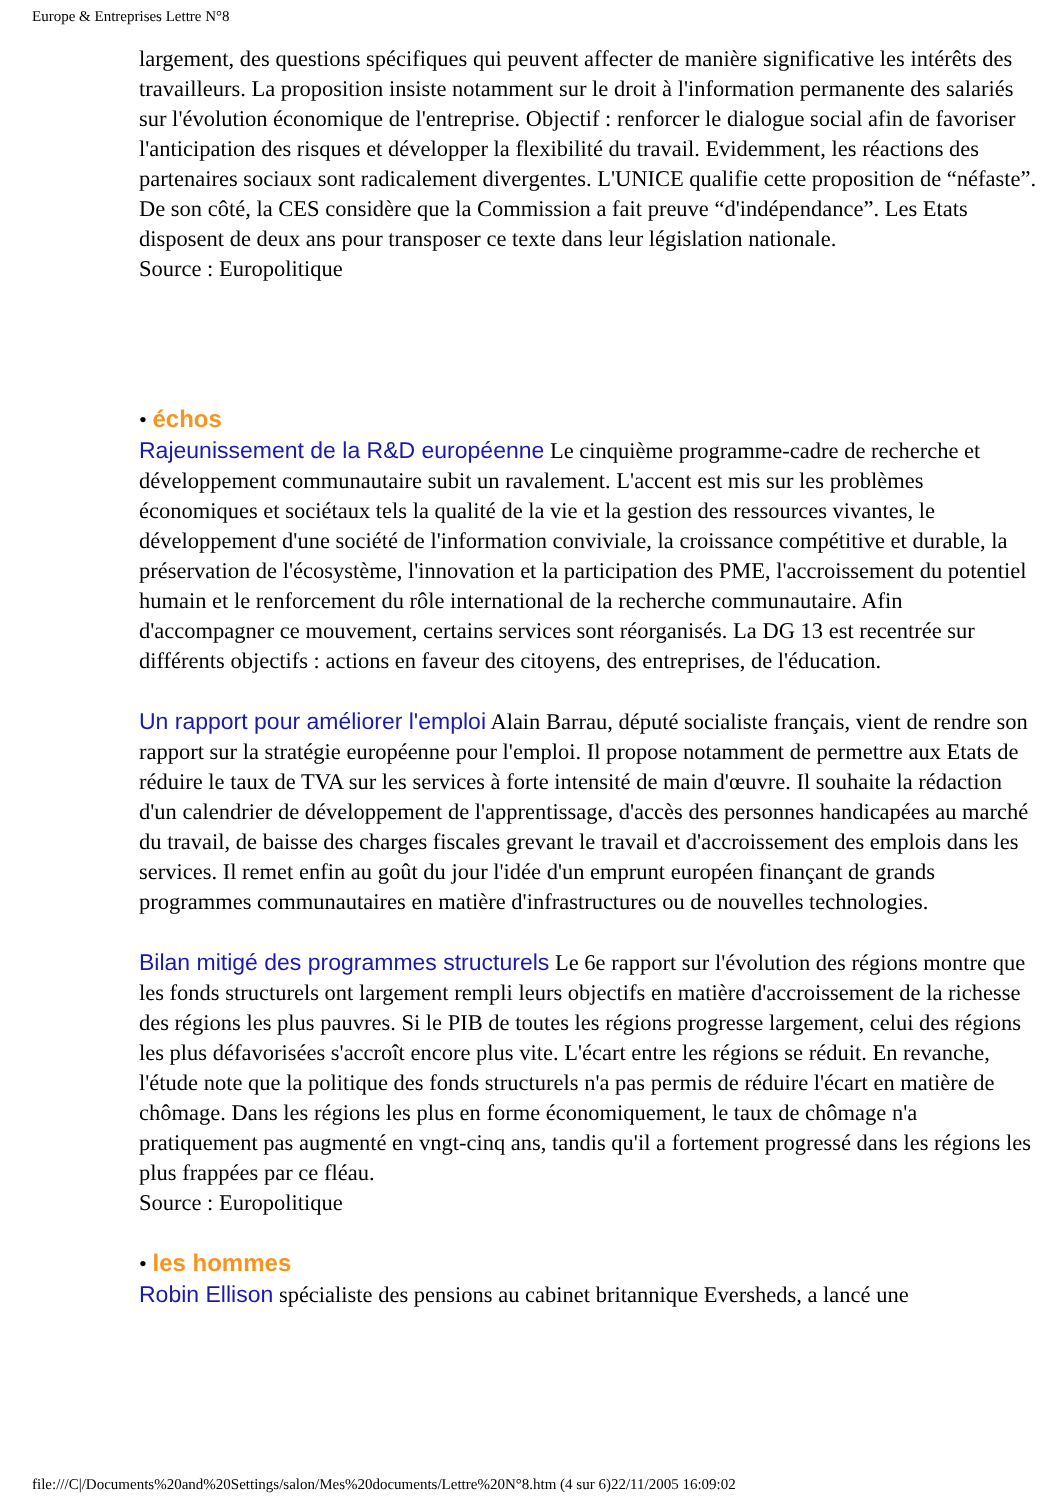Europe & Entreprises Lettre N°8
largement, des questions spécifiques qui peuvent affecter de manière significative les intérêts des travailleurs. La proposition insiste notamment sur le droit à l'information permanente des salariés sur l'évolution économique de l'entreprise. Objectif : renforcer le dialogue social afin de favoriser l'anticipation des risques et développer la flexibilité du travail. Evidemment, les réactions des partenaires sociaux sont radicalement divergentes. L'UNICE qualifie cette proposition de “néfaste”. De son côté, la CES considère que la Commission a fait preuve “d'indépendance”. Les Etats disposent de deux ans pour transposer ce texte dans leur législation nationale.
Source : Europolitique
• échos
Rajeunissement de la R&D européenne Le cinquième programme-cadre de recherche et développement communautaire subit un ravalement. L'accent est mis sur les problèmes économiques et sociétaux tels la qualité de la vie et la gestion des ressources vivantes, le développement d'une société de l'information conviviale, la croissance compétitive et durable, la préservation de l'écosystème, l'innovation et la participation des PME, l'accroissement du potentiel humain et le renforcement du rôle international de la recherche communautaire. Afin d'accompagner ce mouvement, certains services sont réorganisés. La DG 13 est recentrée sur différents objectifs : actions en faveur des citoyens, des entreprises, de l'éducation.
Un rapport pour améliorer l'emploi Alain Barrau, député socialiste français, vient de rendre son rapport sur la stratégie européenne pour l'emploi. Il propose notamment de permettre aux Etats de réduire le taux de TVA sur les services à forte intensité de main d'œuvre. Il souhaite la rédaction d'un calendrier de développement de l'apprentissage, d'accès des personnes handicapées au marché du travail, de baisse des charges fiscales grevant le travail et d'accroissement des emplois dans les services. Il remet enfin au goût du jour l'idée d'un emprunt européen finançant de grands programmes communautaires en matière d'infrastructures ou de nouvelles technologies.
Bilan mitigé des programmes structurels Le 6e rapport sur l'évolution des régions montre que les fonds structurels ont largement rempli leurs objectifs en matière d'accroissement de la richesse des régions les plus pauvres. Si le PIB de toutes les régions progresse largement, celui des régions les plus défavorisées s'accroît encore plus vite. L'écart entre les régions se réduit. En revanche, l'étude note que la politique des fonds structurels n'a pas permis de réduire l'écart en matière de chômage. Dans les régions les plus en forme économiquement, le taux de chômage n'a pratiquement pas augmenté en vngt-cinq ans, tandis qu'il a fortement progressé dans les régions les plus frappées par ce fléau.
Source : Europolitique
• les hommes
Robin Ellison spécialiste des pensions au cabinet britannique Eversheds, a lancé une
file:///C|/Documents%20and%20Settings/salon/Mes%20documents/Lettre%20N°8.htm (4 sur 6)22/11/2005 16:09:02